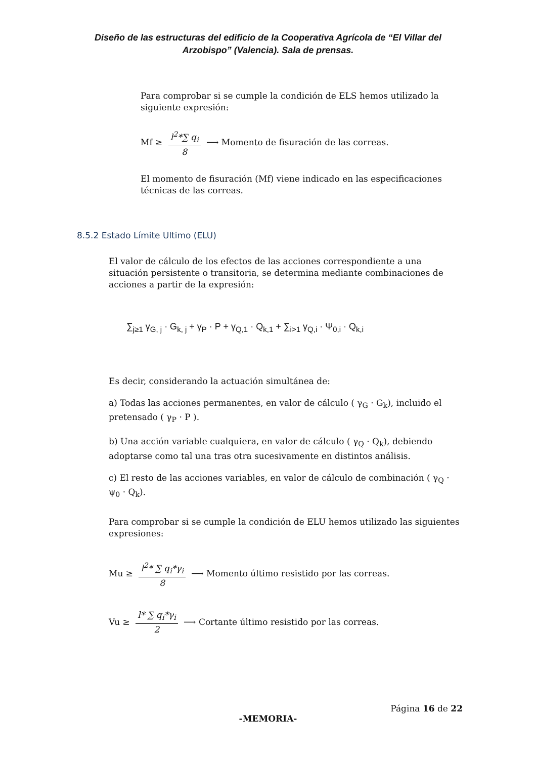Diseño de las estructuras del edificio de la Cooperativa Agrícola de “El Villar del Arzobispo” (Valencia). Sala de prensas.
Para comprobar si se cumple la condición de ELS hemos utilizado la siguiente expresión:
Mf ≥ l<sup>2</sup>*∑ q<sub>i</sub> 8 ⟶ Momento de fisuración de las correas.
El momento de fisuración (Mf) viene indicado en las especificaciones técnicas de las correas.
8.5.2 Estado Límite Ultimo (ELU)
El valor de cálculo de los efectos de las acciones correspondiente a una situación persistente o transitoria, se determina mediante combinaciones de acciones a partir de la expresión:
∑<sub>j≥1</sub> γ<sub>G, j</sub> · G<sub>k, j</sub> + γ<sub>P</sub> · P + γ<sub>Q,1</sub> · Q<sub>k,1</sub> + ∑<sub>i>1</sub> γ<sub>Q,i</sub> · Ψ<sub>0,i</sub> · Q<sub>k,i</sub>
Es decir, considerando la actuación simultánea de:
a) Todas las acciones permanentes, en valor de cálculo ( γ<sub>G</sub> · G<sub>k</sub>), incluido el pretensado ( γ<sub>P</sub> · P ).
b) Una acción variable cualquiera, en valor de cálculo ( γ<sub>Q</sub> · Q<sub>k</sub>), debiendo adoptarse como tal una tras otra sucesivamente en distintos análisis.
c) El resto de las acciones variables, en valor de cálculo de combinación ( γ<sub>Q</sub> · ψ<sub>0</sub> · Q<sub>k</sub>).
Para comprobar si se cumple la condición de ELU hemos utilizado las siguientes expresiones:
Mu ≥ l<sup>2</sup>* ∑ q<sub>i</sub>*γ<sub>i</sub> 8 ⟶ Momento último resistido por las correas.
Vu ≥ l* ∑ q<sub>i</sub>*γ<sub>i</sub> 2 ⟶ Cortante último resistido por las correas.
Página 16 de 22
-MEMORIA-